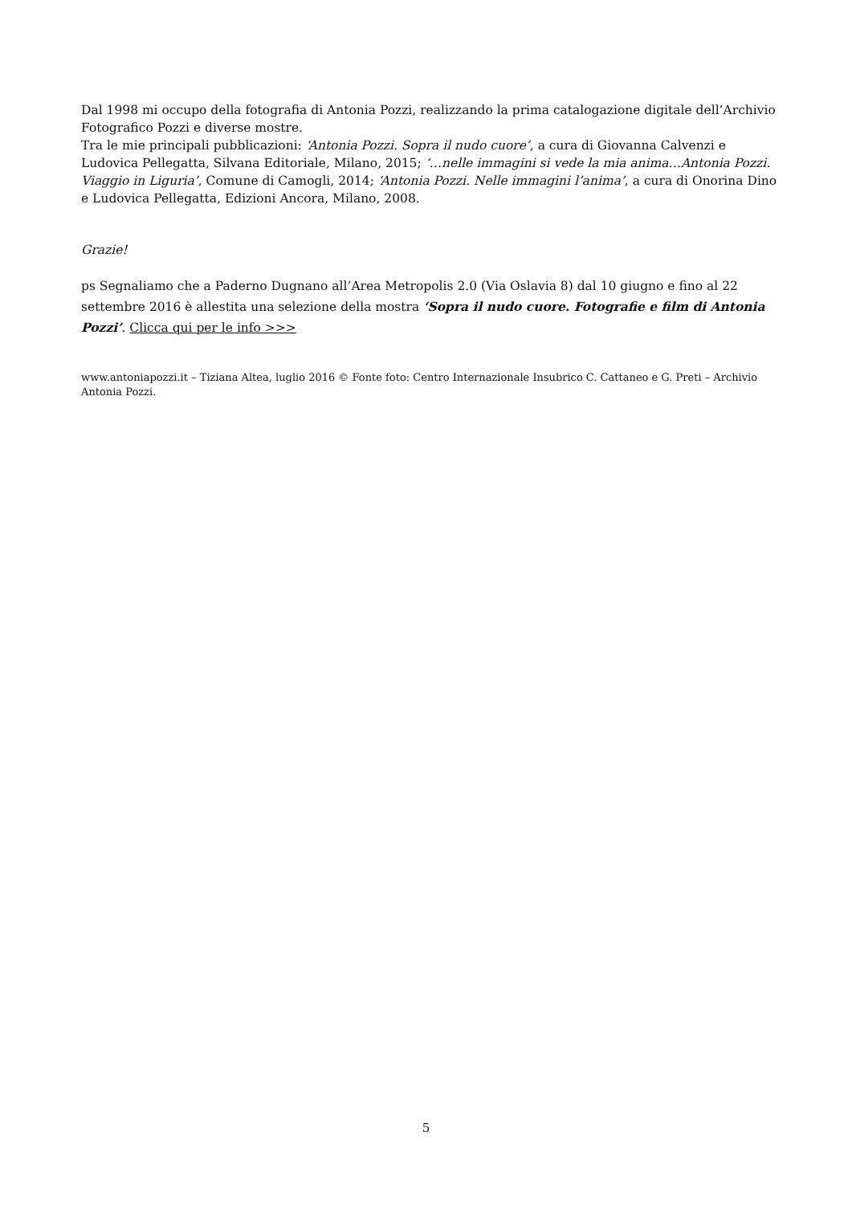Dal 1998 mi occupo della fotografia di Antonia Pozzi, realizzando la prima catalogazione digitale dell’Archivio Fotografico Pozzi e diverse mostre.
Tra le mie principali pubblicazioni: ‘Antonia Pozzi. Sopra il nudo cuore’, a cura di Giovanna Calvenzi e Ludovica Pellegatta, Silvana Editoriale, Milano, 2015; ‘…nelle immagini si vede la mia anima…Antonia Pozzi. Viaggio in Liguria’, Comune di Camogli, 2014; ‘Antonia Pozzi. Nelle immagini l’anima’, a cura di Onorina Dino e Ludovica Pellegatta, Edizioni Ancora, Milano, 2008.
Grazie!
ps Segnaliamo che a Paderno Dugnano all’Area Metropolis 2.0 (Via Oslavia 8) dal 10 giugno e fino al 22 settembre 2016 è allestita una selezione della mostra ‘Sopra il nudo cuore. Fotografie e film di Antonia Pozzi’. Clicca qui per le info >>>
www.antoniapozzi.it – Tiziana Altea, luglio 2016 © Fonte foto: Centro Internazionale Insubrico C. Cattaneo e G. Preti – Archivio Antonia Pozzi.
5